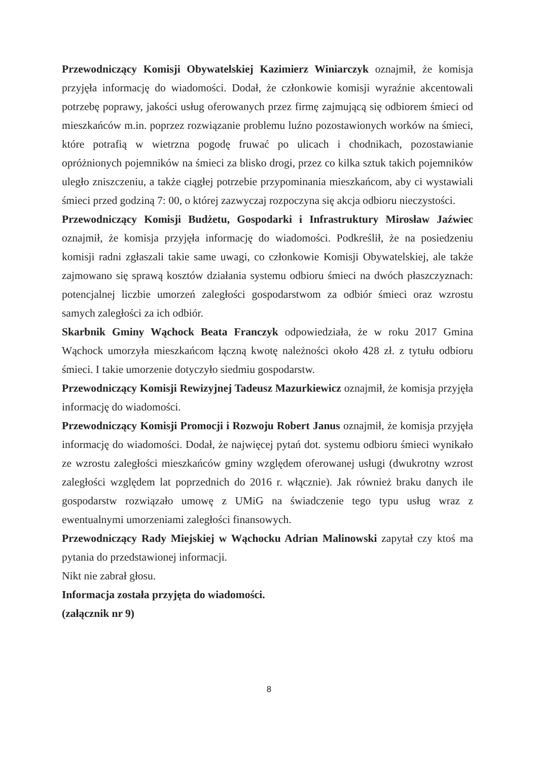Przewodniczący Komisji Obywatelskiej Kazimierz Winiarczyk oznajmił, że komisja przyjęła informację do wiadomości. Dodał, że członkowie komisji wyraźnie akcentowali potrzebę poprawy, jakości usług oferowanych przez firmę zajmującą się odbiorem śmieci od mieszkańców m.in. poprzez rozwiązanie problemu luźno pozostawionych worków na śmieci, które potrafią w wietrzna pogodę fruwać po ulicach i chodnikach, pozostawianie opróżnionych pojemników na śmieci za blisko drogi, przez co kilka sztuk takich pojemników uległo zniszczeniu, a także ciągłej potrzebie przypominania mieszkańcom, aby ci wystawiali śmieci przed godziną 7: 00, o której zazwyczaj rozpoczyna się akcja odbioru nieczystości.
Przewodniczący Komisji Budżetu, Gospodarki i Infrastruktury Mirosław Jaźwiec oznajmił, że komisja przyjęła informację do wiadomości. Podkreślił, że na posiedzeniu komisji radni zgłaszali takie same uwagi, co członkowie Komisji Obywatelskiej, ale także zajmowano się sprawą kosztów działania systemu odbioru śmieci na dwóch płaszczyznach: potencjalnej liczbie umorzeń zaległości gospodarstwom za odbiór śmieci oraz wzrostu samych zaległości za ich odbiór.
Skarbnik Gminy Wąchock Beata Franczyk odpowiedziała, że w roku 2017 Gmina Wąchock umorzyła mieszkańcom łączną kwotę należności około 428 zł. z tytułu odbioru śmieci. I takie umorzenie dotyczyło siedmiu gospodarstw.
Przewodniczący Komisji Rewizyjnej Tadeusz Mazurkiewicz oznajmił, że komisja przyjęła informację do wiadomości.
Przewodniczący Komisji Promocji i Rozwoju Robert Janus oznajmił, że komisja przyjęła informację do wiadomości. Dodał, że najwięcej pytań dot. systemu odbioru śmieci wynikało ze wzrostu zaległości mieszkańców gminy względem oferowanej usługi (dwukrotny wzrost zaległości względem lat poprzednich do 2016 r. włącznie). Jak również braku danych ile gospodarstw rozwiązało umowę z UMiG na świadczenie tego typu usług wraz z ewentualnymi umorzeniami zaległości finansowych.
Przewodniczący Rady Miejskiej w Wąchocku Adrian Malinowski zapytał czy ktoś ma pytania do przedstawionej informacji.
Nikt nie zabrał głosu.
Informacja została przyjęta do wiadomości.
(załącznik nr 9)
8